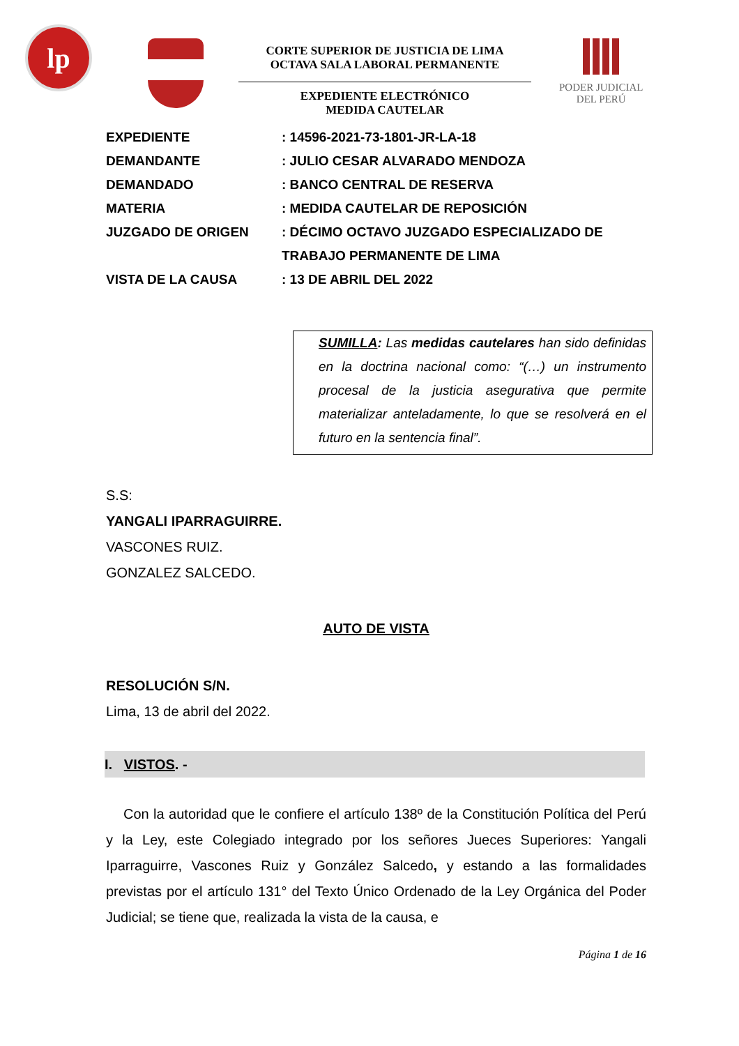lp
CORTE SUPERIOR DE JUSTICIA DE LIMA
OCTAVA SALA LABORAL PERMANENTE
EXPEDIENTE ELECTRÓNICO
MEDIDA CAUTELAR
PODER JUDICIAL
DEL PERÚ
EXPEDIENTE: 14596-2021-73-1801-JR-LA-18
DEMANDANTE: JULIO CESAR ALVARADO MENDOZA
DEMANDADO: BANCO CENTRAL DE RESERVA
MATERIA: MEDIDA CAUTELAR DE REPOSICIÓN
JUZGADO DE ORIGEN: DÉCIMO OCTAVO JUZGADO ESPECIALIZADO DE TRABAJO PERMANENTE DE LIMA
VISTA DE LA CAUSA: 13 DE ABRIL DEL 2022
SUMILLA: Las medidas cautelares han sido definidas en la doctrina nacional como: “(…) un instrumento procesal de la justicia asegurativa que permite materializar anteladamente, lo que se resolverá en el futuro en la sentencia final”.
S.S:
YANGALI IPARRAGUIRRE.
VASCONES RUIZ.
GONZALEZ SALCEDO.
AUTO DE VISTA
RESOLUCIÓN S/N.
Lima, 13 de abril del 2022.
I. VISTOS. -
Con la autoridad que le confiere el artículo 138º de la Constitución Política del Perú y la Ley, este Colegiado integrado por los señores Jueces Superiores: Yangali Iparraguirre, Vascones Ruiz y González Salcedo, y estando a las formalidades previstas por el artículo 131° del Texto Único Ordenado de la Ley Orgánica del Poder Judicial; se tiene que, realizada la vista de la causa, e
Página 1 de 16